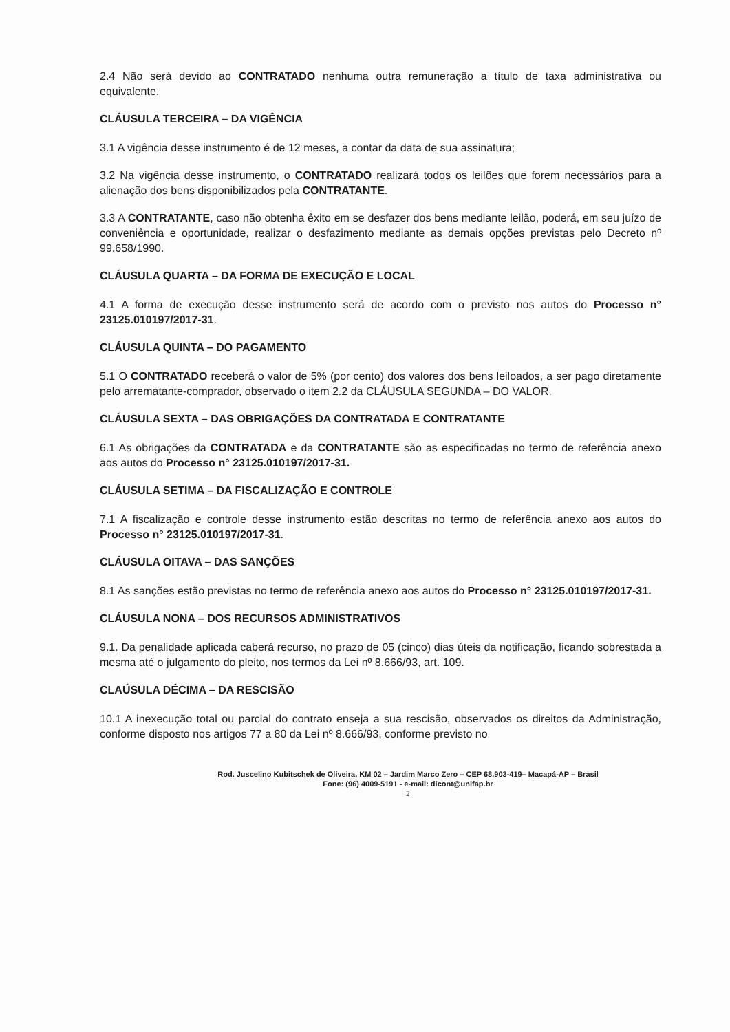2.4 Não será devido ao CONTRATADO nenhuma outra remuneração a título de taxa administrativa ou equivalente.
CLÁUSULA TERCEIRA – DA VIGÊNCIA
3.1 A vigência desse instrumento é de 12 meses, a contar da data de sua assinatura;
3.2 Na vigência desse instrumento, o CONTRATADO realizará todos os leilões que forem necessários para a alienação dos bens disponibilizados pela CONTRATANTE.
3.3 A CONTRATANTE, caso não obtenha êxito em se desfazer dos bens mediante leilão, poderá, em seu juízo de conveniência e oportunidade, realizar o desfazimento mediante as demais opções previstas pelo Decreto nº 99.658/1990.
CLÁUSULA QUARTA – DA FORMA DE EXECUÇÃO E LOCAL
4.1 A forma de execução desse instrumento será de acordo com o previsto nos autos do Processo n° 23125.010197/2017-31.
CLÁUSULA QUINTA – DO PAGAMENTO
5.1 O CONTRATADO receberá o valor de 5% (por cento) dos valores dos bens leiloados, a ser pago diretamente pelo arrematante-comprador, observado o item 2.2 da CLÁUSULA SEGUNDA – DO VALOR.
CLÁUSULA SEXTA – DAS OBRIGAÇÕES DA CONTRATADA E CONTRATANTE
6.1 As obrigações da CONTRATADA e da CONTRATANTE são as especificadas no termo de referência anexo aos autos do Processo n° 23125.010197/2017-31.
CLÁUSULA SETIMA – DA FISCALIZAÇÃO E CONTROLE
7.1 A fiscalização e controle desse instrumento estão descritas no termo de referência anexo aos autos do Processo n° 23125.010197/2017-31.
CLÁUSULA OITAVA – DAS SANÇÕES
8.1 As sanções estão previstas no termo de referência anexo aos autos do Processo n° 23125.010197/2017-31.
CLÁUSULA NONA – DOS RECURSOS ADMINISTRATIVOS
9.1. Da penalidade aplicada caberá recurso, no prazo de 05 (cinco) dias úteis da notificação, ficando sobrestada a mesma até o julgamento do pleito, nos termos da Lei nº 8.666/93, art. 109.
CLAÚSULA DÉCIMA – DA RESCISÃO
10.1 A inexecução total ou parcial do contrato enseja a sua rescisão, observados os direitos da Administração, conforme disposto nos artigos 77 a 80 da Lei nº 8.666/93, conforme previsto no
Rod. Juscelino Kubitschek de Oliveira, KM 02 – Jardim Marco Zero – CEP 68.903-419– Macapá-AP – Brasil
Fone: (96) 4009-5191 - e-mail: dicont@unifap.br
2